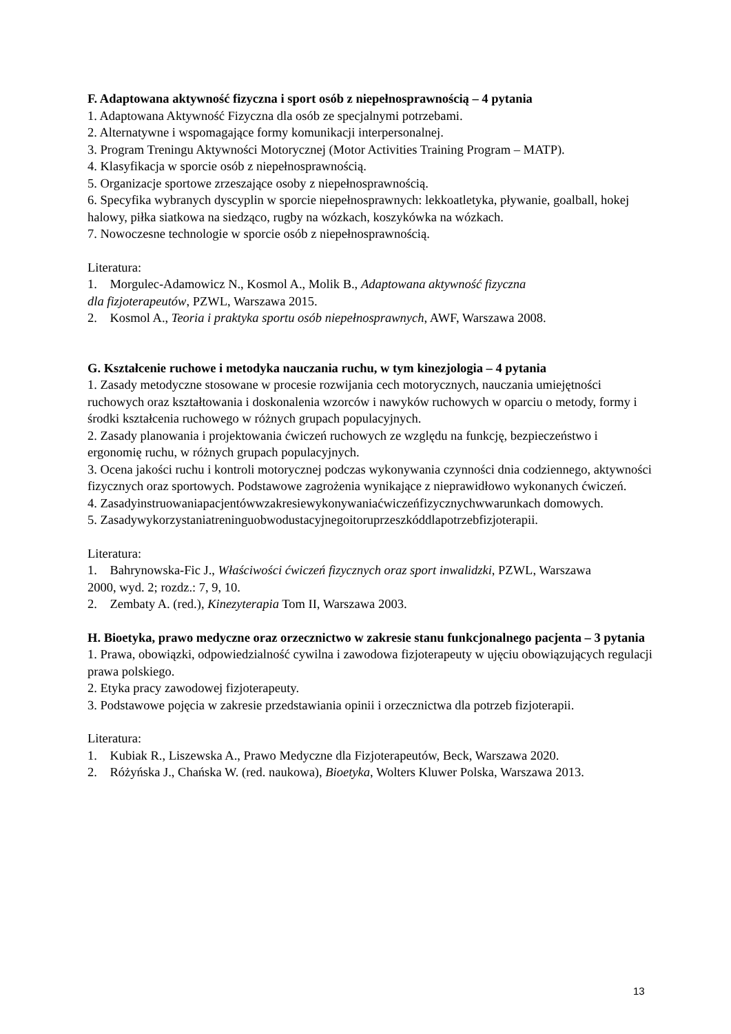F. Adaptowana aktywność fizyczna i sport osób z niepełnosprawnością – 4 pytania
1. Adaptowana Aktywność Fizyczna dla osób ze specjalnymi potrzebami.
2. Alternatywne i wspomagające formy komunikacji interpersonalnej.
3. Program Treningu Aktywności Motorycznej (Motor Activities Training Program – MATP).
4. Klasyfikacja w sporcie osób z niepełnosprawnością.
5. Organizacje sportowe zrzeszające osoby z niepełnosprawnością.
6. Specyfika wybranych dyscyplin w sporcie niepełnosprawnych: lekkoatletyka, pływanie, goalball, hokej halowy, piłka siatkowa na siedząco, rugby na wózkach, koszykówka na wózkach.
7. Nowoczesne technologie w sporcie osób z niepełnosprawnością.
Literatura:
1. Morgulec-Adamowicz N., Kosmol A., Molik B., Adaptowana aktywność fizyczna
dla fizjoterapeutów, PZWL, Warszawa 2015.
2. Kosmol A., Teoria i praktyka sportu osób niepełnosprawnych, AWF, Warszawa 2008.
G. Kształcenie ruchowe i metodyka nauczania ruchu, w tym kinezjologia – 4 pytania
1. Zasady metodyczne stosowane w procesie rozwijania cech motorycznych, nauczania umiejętności ruchowych oraz kształtowania i doskonalenia wzorców i nawyków ruchowych w oparciu o metody, formy i środki kształcenia ruchowego w różnych grupach populacyjnych.
2. Zasady planowania i projektowania ćwiczeń ruchowych ze względu na funkcję, bezpieczeństwo i ergonomię ruchu, w różnych grupach populacyjnych.
3. Ocena jakości ruchu i kontroli motorycznej podczas wykonywania czynności dnia codziennego, aktywności fizycznych oraz sportowych. Podstawowe zagrożenia wynikające z nieprawidłowo wykonanych ćwiczeń.
4. Zasadyinstruowaniapacjentówwzakresiewykonywaniaćwiczeńfizycznychwwarunkach domowych.
5. Zasadywykorzystaniatreninguobwodustacyjnegoitoruprzeszkóddlapotrzebfizjoterapii.
Literatura:
1. Bahrynowska-Fic J., Właściwości ćwiczeń fizycznych oraz sport inwalidzki, PZWL, Warszawa
2000, wyd. 2; rozdz.: 7, 9, 10.
2. Zembaty A. (red.), Kinezyterapia Tom II, Warszawa 2003.
H. Bioetyka, prawo medyczne oraz orzecznictwo w zakresie stanu funkcjonalnego pacjenta – 3 pytania
1. Prawa, obowiązki, odpowiedzialność cywilna i zawodowa fizjoterapeuty w ujęciu obowiązujących regulacji prawa polskiego.
2. Etyka pracy zawodowej fizjoterapeuty.
3. Podstawowe pojęcia w zakresie przedstawiania opinii i orzecznictwa dla potrzeb fizjoterapii.
Literatura:
1. Kubiak R., Liszewska A., Prawo Medyczne dla Fizjoterapeutów, Beck, Warszawa 2020.
2. Różyńska J., Chańska W. (red. naukowa), Bioetyka, Wolters Kluwer Polska, Warszawa 2013.
13